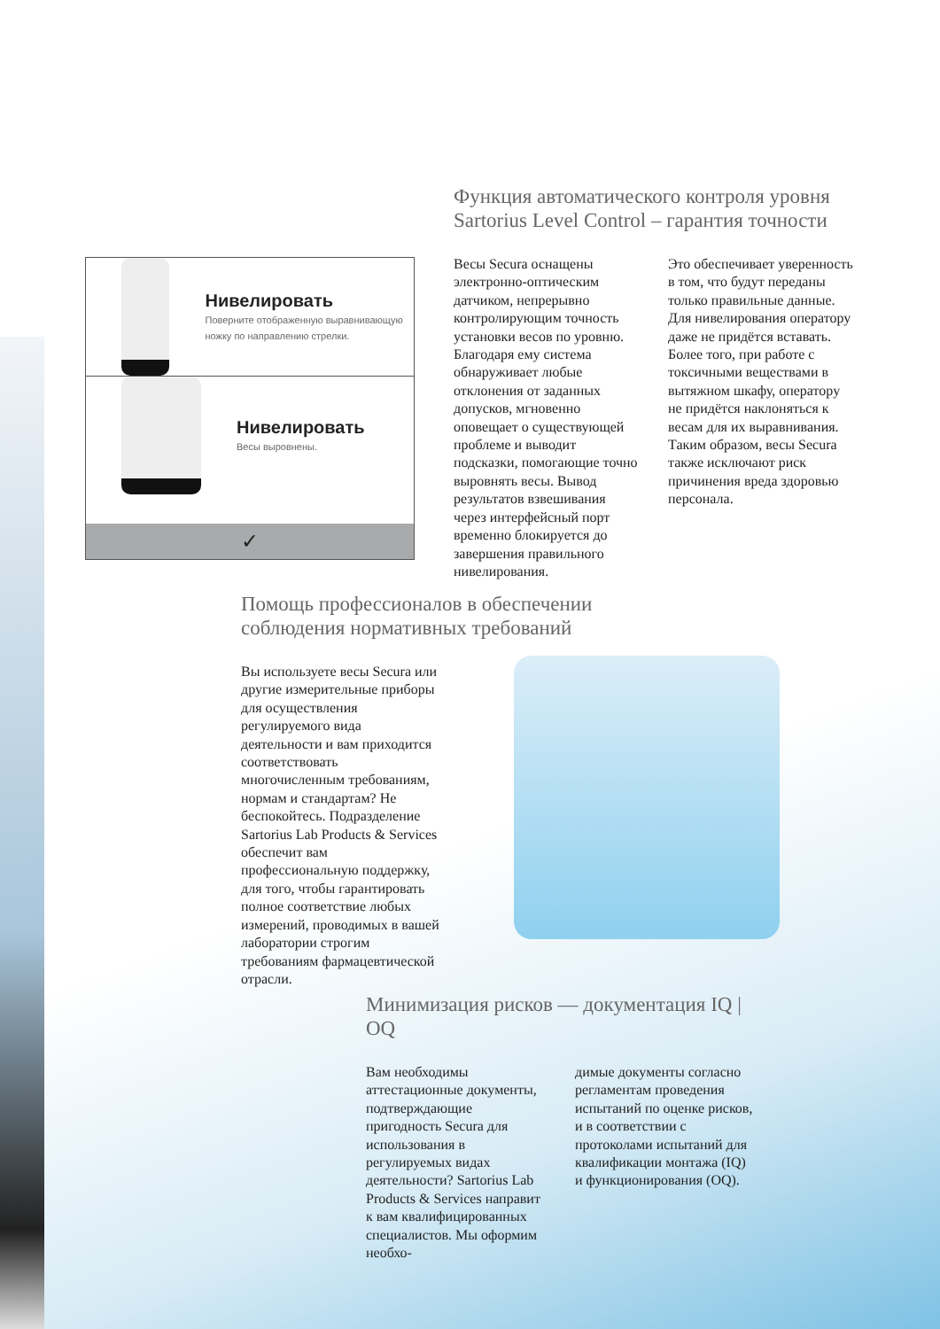Функция автоматического контроля уровня Sartorius Level Control – гарантия точности
Весы Secura оснащены электронно-оптическим датчиком, непрерывно контролирующим точность установки весов по уровню. Благодаря ему система обнаруживает любые отклонения от заданных допусков, мгновенно оповещает о существующей проблеме и выводит подсказки, помогающие точно выровнять весы. Вывод результатов взвешивания через интерфейсный порт временно блокируется до завершения правильного нивелирования.
Это обеспечивает уверенность в том, что будут переданы только правильные данные. Для нивелирования оператору даже не придётся вставать. Более того, при работе с токсичными веществами в вытяжном шкафу, оператору не придётся наклоняться к весам для их выравнивания. Таким образом, весы Secura также исключают риск причинения вреда здоровью персонала.
Нивелировать
Поверните отображенную выравнивающую ножку по направлению стрелки.
Нивелировать
Весы выровнены.
✓
Помощь профессионалов в обеспечении соблюдения нормативных требований
Вы используете весы Secura или другие измерительные приборы для осуществления регулируемого вида деятельности и вам приходится соответствовать многочисленным требованиям, нормам и стандартам? Не беспокойтесь. Подразделение Sartorius Lab Products & Services обеспечит вам профессиональную поддержку, для того, чтобы гарантировать полное соответствие любых измерений, проводимых в вашей лаборатории строгим требованиям фармацевтической отрасли.
Минимизация рисков — документация IQ | OQ
Вам необходимы аттестационные документы, подтверждающие пригодность Secura для использования в регулируемых видах деятельности? Sartorius Lab Products & Services направит к вам квалифицированных специалистов. Мы оформим необхо-
димые документы согласно регламентам проведения испытаний по оценке рисков, и в соответствии с протоколами испытаний для квалификации монтажа (IQ) и функционирования (OQ).